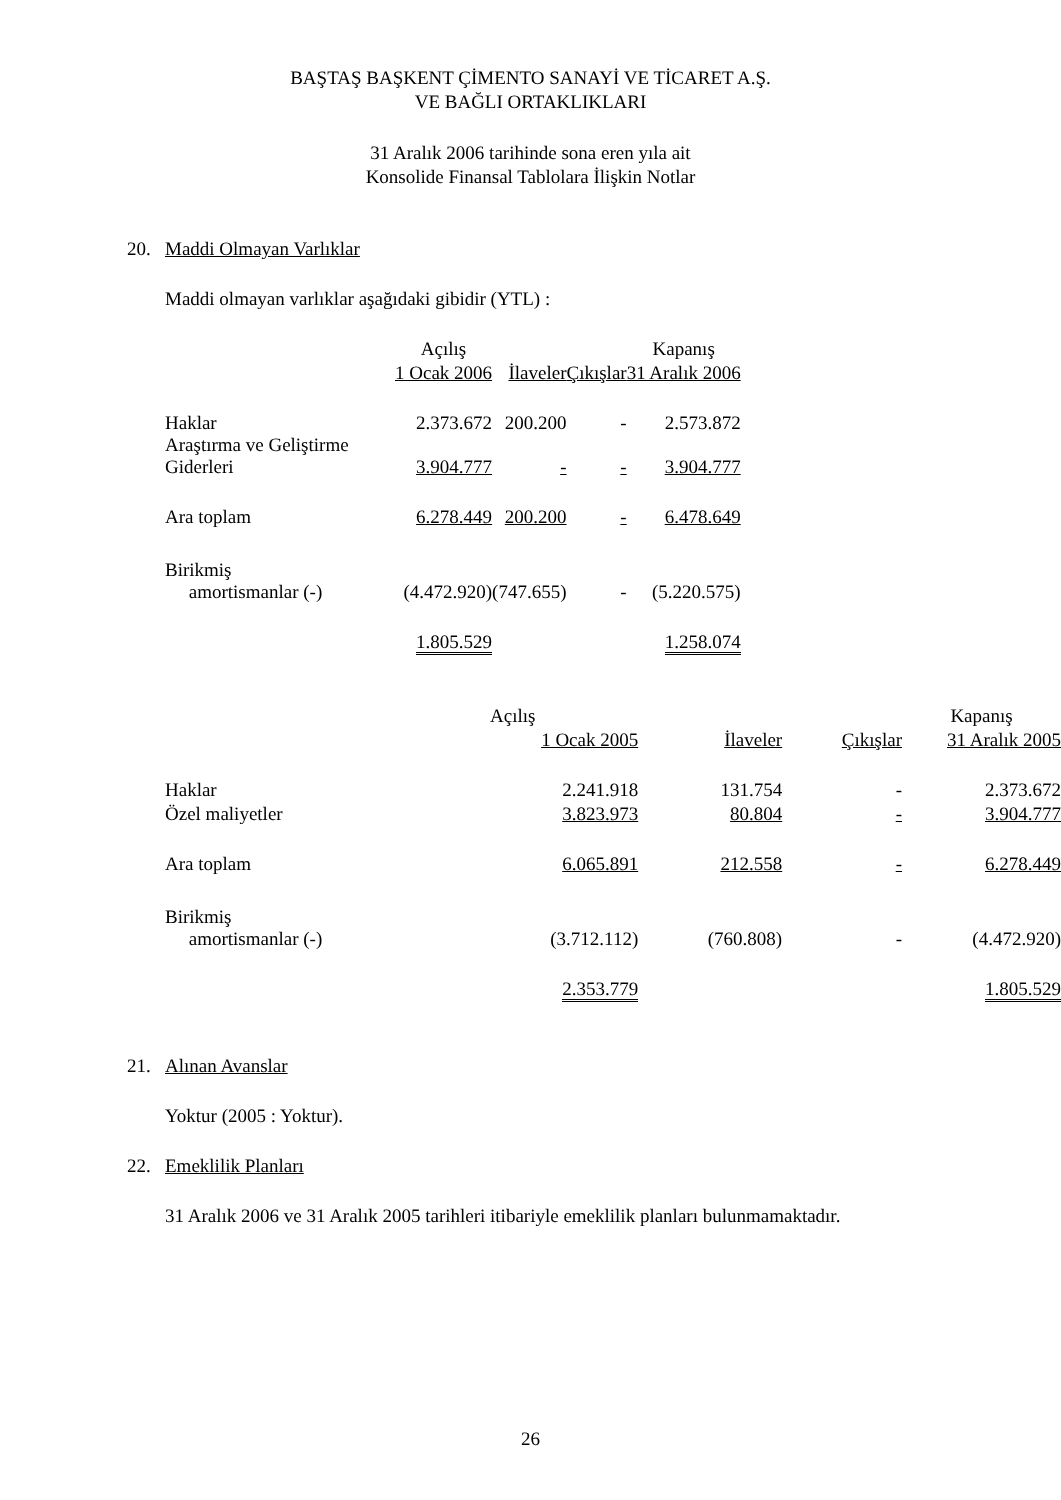BAŞTAŞ BAŞKENT ÇİMENTO SANAYİ VE TİCARET A.Ş.
VE BAĞLI ORTAKLIKLARI
31 Aralık 2006 tarihinde sona eren yıla ait
Konsolide Finansal Tablolara İlişkin Notlar
20. Maddi Olmayan Varlıklar
Maddi olmayan varlıklar aşağıdaki gibidir (YTL) :
| | Açılış | | | Kapanış |
| --- | --- | --- | --- | --- |
| | 1 Ocak 2006 | İlaveler | Çıkışlar | 31 Aralık 2006 |
| Haklar | 2.373.672 | 200.200 | - | 2.573.872 |
| Araştırma ve Geliştirme Giderleri | 3.904.777 | - | - | 3.904.777 |
| Ara toplam | 6.278.449 | 200.200 | - | 6.478.649 |
| Birikmiş amortismanlar (-) | (4.472.920) | (747.655) | - | (5.220.575) |
| | 1.805.529 | | | 1.258.074 |
| | Açılış | | | Kapanış |
| --- | --- | --- | --- | --- |
| | 1 Ocak 2005 | İlaveler | Çıkışlar | 31 Aralık 2005 |
| Haklar | 2.241.918 | 131.754 | - | 2.373.672 |
| Özel maliyetler | 3.823.973 | 80.804 | - | 3.904.777 |
| Ara toplam | 6.065.891 | 212.558 | - | 6.278.449 |
| Birikmiş amortismanlar (-) | (3.712.112) | (760.808) | - | (4.472.920) |
| | 2.353.779 | | | 1.805.529 |
21. Alınan Avanslar
Yoktur (2005 : Yoktur).
22. Emeklilik Planları
31 Aralık 2006 ve 31 Aralık 2005 tarihleri itibariyle emeklilik planları bulunmamaktadır.
26